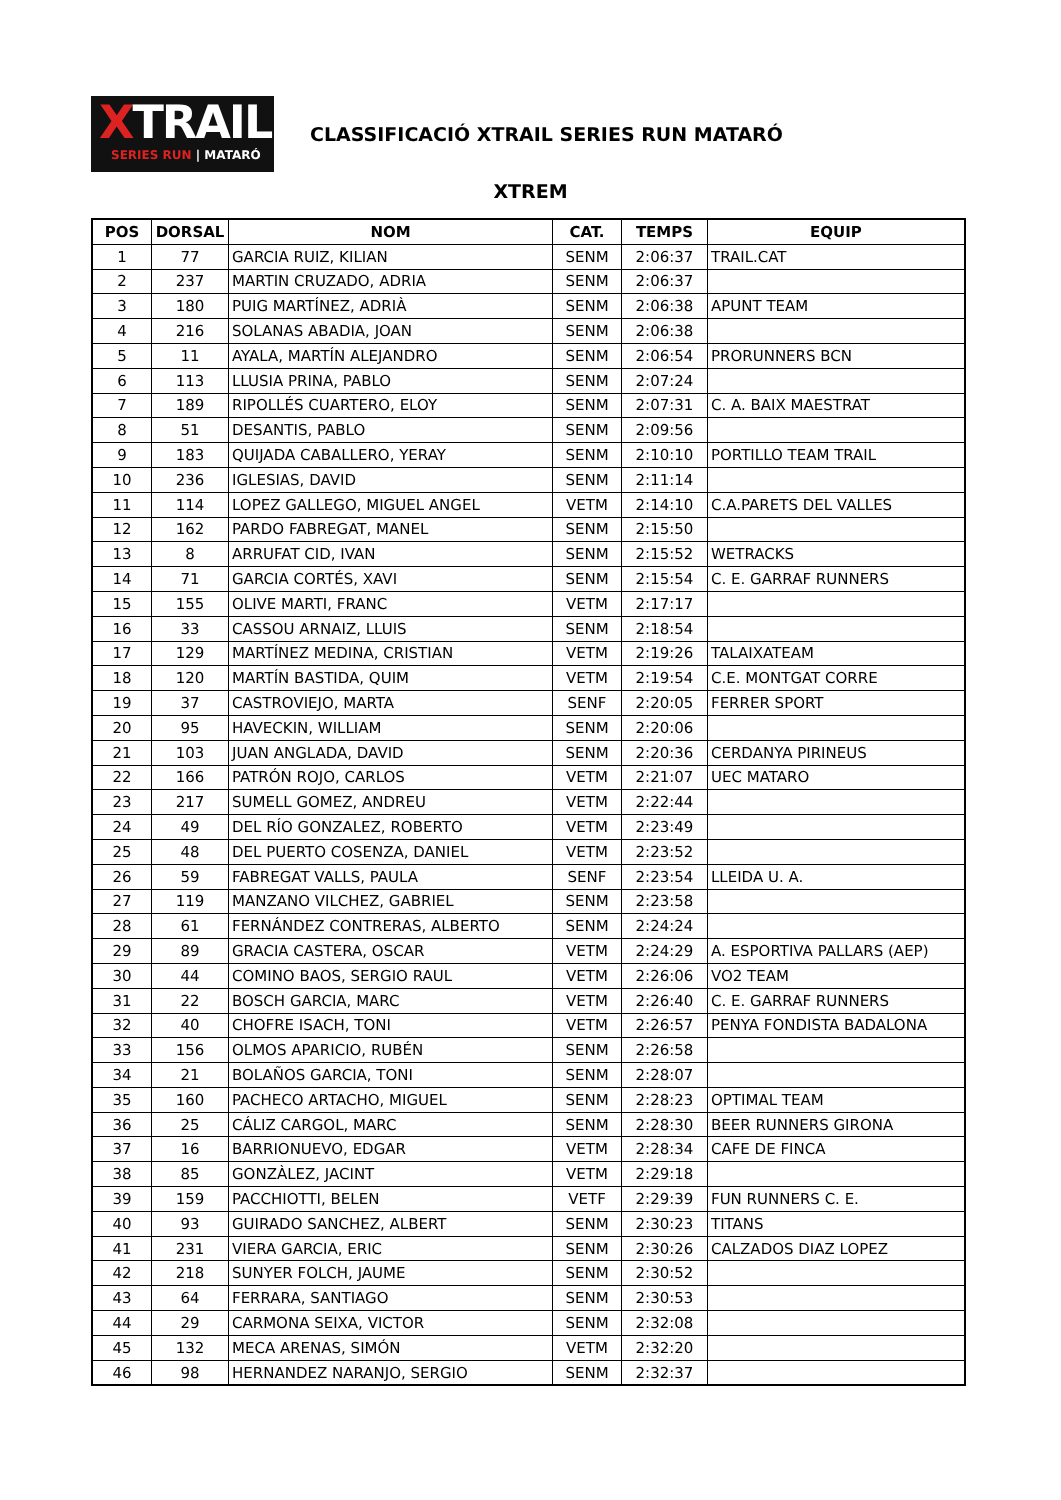XTRAIL
SERIES RUN | MATARÓ
CLASSIFICACIÓ XTRAIL SERIES RUN MATARÓ
XTREM
| POS | DORSAL | NOM | CAT. | TEMPS | EQUIP |
| --- | --- | --- | --- | --- | --- |
| 1 | 77 | GARCIA RUIZ, KILIAN | SENM | 2:06:37 | TRAIL.CAT |
| 2 | 237 | MARTIN CRUZADO, ADRIA | SENM | 2:06:37 | |
| 3 | 180 | PUIG MARTÍNEZ, ADRIÀ | SENM | 2:06:38 | APUNT TEAM |
| 4 | 216 | SOLANAS ABADIA, JOAN | SENM | 2:06:38 | |
| 5 | 11 | AYALA, MARTÍN ALEJANDRO | SENM | 2:06:54 | PRORUNNERS BCN |
| 6 | 113 | LLUSIA PRINA, PABLO | SENM | 2:07:24 | |
| 7 | 189 | RIPOLLÉS CUARTERO, ELOY | SENM | 2:07:31 | C. A. BAIX MAESTRAT |
| 8 | 51 | DESANTIS, PABLO | SENM | 2:09:56 | |
| 9 | 183 | QUIJADA CABALLERO, YERAY | SENM | 2:10:10 | PORTILLO TEAM TRAIL |
| 10 | 236 | IGLESIAS, DAVID | SENM | 2:11:14 | |
| 11 | 114 | LOPEZ GALLEGO, MIGUEL ANGEL | VETM | 2:14:10 | C.A.PARETS DEL VALLES |
| 12 | 162 | PARDO FABREGAT, MANEL | SENM | 2:15:50 | |
| 13 | 8 | ARRUFAT CID, IVAN | SENM | 2:15:52 | WETRACKS |
| 14 | 71 | GARCIA CORTÉS, XAVI | SENM | 2:15:54 | C. E. GARRAF RUNNERS |
| 15 | 155 | OLIVE MARTI, FRANC | VETM | 2:17:17 | |
| 16 | 33 | CASSOU ARNAIZ, LLUIS | SENM | 2:18:54 | |
| 17 | 129 | MARTÍNEZ MEDINA, CRISTIAN | VETM | 2:19:26 | TALAIXATEAM |
| 18 | 120 | MARTÍN BASTIDA, QUIM | VETM | 2:19:54 | C.E. MONTGAT CORRE |
| 19 | 37 | CASTROVIEJO, MARTA | SENF | 2:20:05 | FERRER SPORT |
| 20 | 95 | HAVECKIN, WILLIAM | SENM | 2:20:06 | |
| 21 | 103 | JUAN ANGLADA, DAVID | SENM | 2:20:36 | CERDANYA PIRINEUS |
| 22 | 166 | PATRÓN ROJO, CARLOS | VETM | 2:21:07 | UEC MATARO |
| 23 | 217 | SUMELL GOMEZ, ANDREU | VETM | 2:22:44 | |
| 24 | 49 | DEL RÍO GONZALEZ, ROBERTO | VETM | 2:23:49 | |
| 25 | 48 | DEL PUERTO COSENZA, DANIEL | VETM | 2:23:52 | |
| 26 | 59 | FABREGAT VALLS, PAULA | SENF | 2:23:54 | LLEIDA U. A. |
| 27 | 119 | MANZANO VILCHEZ, GABRIEL | SENM | 2:23:58 | |
| 28 | 61 | FERNÁNDEZ CONTRERAS, ALBERTO | SENM | 2:24:24 | |
| 29 | 89 | GRACIA CASTERA, OSCAR | VETM | 2:24:29 | A. ESPORTIVA PALLARS (AEP) |
| 30 | 44 | COMINO BAOS, SERGIO RAUL | VETM | 2:26:06 | VO2 TEAM |
| 31 | 22 | BOSCH GARCIA, MARC | VETM | 2:26:40 | C. E. GARRAF RUNNERS |
| 32 | 40 | CHOFRE ISACH, TONI | VETM | 2:26:57 | PENYA FONDISTA BADALONA |
| 33 | 156 | OLMOS APARICIO, RUBÉN | SENM | 2:26:58 | |
| 34 | 21 | BOLAÑOS GARCIA, TONI | SENM | 2:28:07 | |
| 35 | 160 | PACHECO ARTACHO, MIGUEL | SENM | 2:28:23 | OPTIMAL TEAM |
| 36 | 25 | CÁLIZ CARGOL, MARC | SENM | 2:28:30 | BEER RUNNERS GIRONA |
| 37 | 16 | BARRIONUEVO, EDGAR | VETM | 2:28:34 | CAFE DE FINCA |
| 38 | 85 | GONZÀLEZ, JACINT | VETM | 2:29:18 | |
| 39 | 159 | PACCHIOTTI, BELEN | VETF | 2:29:39 | FUN RUNNERS C. E. |
| 40 | 93 | GUIRADO SANCHEZ, ALBERT | SENM | 2:30:23 | TITANS |
| 41 | 231 | VIERA GARCIA, ERIC | SENM | 2:30:26 | CALZADOS DIAZ LOPEZ |
| 42 | 218 | SUNYER FOLCH, JAUME | SENM | 2:30:52 | |
| 43 | 64 | FERRARA, SANTIAGO | SENM | 2:30:53 | |
| 44 | 29 | CARMONA SEIXA, VICTOR | SENM | 2:32:08 | |
| 45 | 132 | MECA ARENAS, SIMÓN | VETM | 2:32:20 | |
| 46 | 98 | HERNANDEZ NARANJO, SERGIO | SENM | 2:32:37 | |